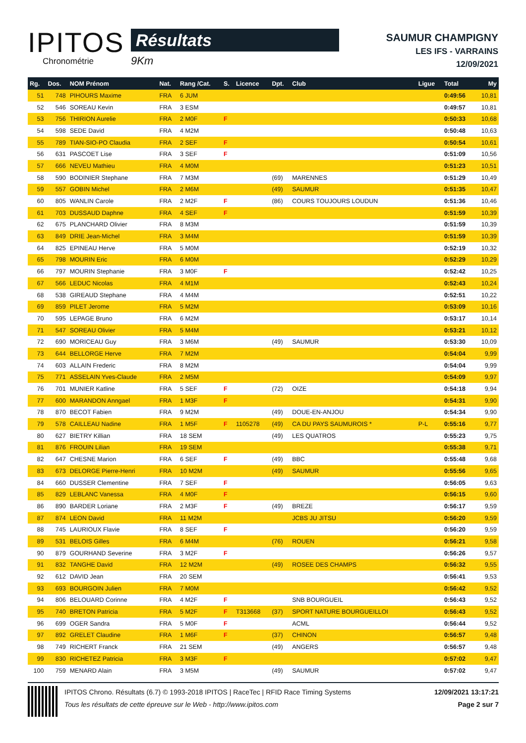IPITOS
Chronométrie
Résultats
9Km
SAUMUR CHAMPIGNY
LES IFS - VARRAINS
12/09/2021
| Rg. | Dos. | NOM Prénom | Nat. | Rang /Cat. | S. | Licence | Dpt. | Club | Ligue | Total | My |
| --- | --- | --- | --- | --- | --- | --- | --- | --- | --- | --- | --- |
| 51 | 748 | PIHOURS Maxime | FRA | 6 JUM | | | | | | 0:49:56 | 10,81 |
| 52 | 546 | SOREAU Kevin | FRA | 3 ESM | | | | | | 0:49:57 | 10,81 |
| 53 | 756 | THIRION Aurelie | FRA | 2 M0F | F | | | | | 0:50:33 | 10,68 |
| 54 | 598 | SEDE David | FRA | 4 M2M | | | | | | 0:50:48 | 10,63 |
| 55 | 789 | TIAN-SIO-PO Claudia | FRA | 2 SEF | F | | | | | 0:50:54 | 10,61 |
| 56 | 631 | PASCOET Lise | FRA | 3 SEF | F | | | | | 0:51:09 | 10,56 |
| 57 | 666 | NEVEU Mathieu | FRA | 4 M0M | | | | | | 0:51:23 | 10,51 |
| 58 | 590 | BODINIER Stephane | FRA | 7 M3M | | | (69) | MARENNES | | 0:51:29 | 10,49 |
| 59 | 557 | GOBIN Michel | FRA | 2 M6M | | | (49) | SAUMUR | | 0:51:35 | 10,47 |
| 60 | 805 | WANLIN Carole | FRA | 2 M2F | F | | (86) | COURS TOUJOURS LOUDUN | | 0:51:36 | 10,46 |
| 61 | 703 | DUSSAUD Daphne | FRA | 4 SEF | F | | | | | 0:51:59 | 10,39 |
| 62 | 675 | PLANCHARD Olivier | FRA | 8 M3M | | | | | | 0:51:59 | 10,39 |
| 63 | 849 | DRIE Jean-Michel | FRA | 3 M4M | | | | | | 0:51:59 | 10,39 |
| 64 | 825 | EPINEAU Herve | FRA | 5 M0M | | | | | | 0:52:19 | 10,32 |
| 65 | 798 | MOURIN Eric | FRA | 6 M0M | | | | | | 0:52:29 | 10,29 |
| 66 | 797 | MOURIN Stephanie | FRA | 3 M0F | F | | | | | 0:52:42 | 10,25 |
| 67 | 566 | LEDUC Nicolas | FRA | 4 M1M | | | | | | 0:52:43 | 10,24 |
| 68 | 538 | GIREAUD Stephane | FRA | 4 M4M | | | | | | 0:52:51 | 10,22 |
| 69 | 859 | PILET Jerome | FRA | 5 M2M | | | | | | 0:53:09 | 10,16 |
| 70 | 595 | LEPAGE Bruno | FRA | 6 M2M | | | | | | 0:53:17 | 10,14 |
| 71 | 547 | SOREAU Olivier | FRA | 5 M4M | | | | | | 0:53:21 | 10,12 |
| 72 | 690 | MORICEAU Guy | FRA | 3 M6M | | | (49) | SAUMUR | | 0:53:30 | 10,09 |
| 73 | 644 | BELLORGE Herve | FRA | 7 M2M | | | | | | 0:54:04 | 9,99 |
| 74 | 603 | ALLAIN Frederic | FRA | 8 M2M | | | | | | 0:54:04 | 9,99 |
| 75 | 771 | ASSELAIN Yves-Claude | FRA | 2 M5M | | | | | | 0:54:09 | 9,97 |
| 76 | 701 | MUNIER Katline | FRA | 5 SEF | F | | (72) | OIZE | | 0:54:18 | 9,94 |
| 77 | 600 | MARANDON Anngael | FRA | 1 M3F | F | | | | | 0:54:31 | 9,90 |
| 78 | 870 | BECOT Fabien | FRA | 9 M2M | | | (49) | DOUE-EN-ANJOU | | 0:54:34 | 9,90 |
| 79 | 578 | CAILLEAU Nadine | FRA | 1 M5F | F | 1105278 | (49) | CA DU PAYS SAUMUROIS * | P-L | 0:55:16 | 9,77 |
| 80 | 627 | BIETRY Killian | FRA | 18 SEM | | | (49) | LES QUATROS | | 0:55:23 | 9,75 |
| 81 | 876 | FROUIN Lilian | FRA | 19 SEM | | | | | | 0:55:38 | 9,71 |
| 82 | 647 | CHESNE Marion | FRA | 6 SEF | F | | (49) | BBC | | 0:55:48 | 9,68 |
| 83 | 673 | DELORGE Pierre-Henri | FRA | 10 M2M | | | (49) | SAUMUR | | 0:55:56 | 9,65 |
| 84 | 660 | DUSSER Clementine | FRA | 7 SEF | F | | | | | 0:56:05 | 9,63 |
| 85 | 829 | LEBLANC Vanessa | FRA | 4 M0F | F | | | | | 0:56:15 | 9,60 |
| 86 | 890 | BARDER Loriane | FRA | 2 M3F | F | | (49) | BREZE | | 0:56:17 | 9,59 |
| 87 | 874 | LEON David | FRA | 11 M2M | | | | JCBS JU JITSU | | 0:56:20 | 9,59 |
| 88 | 745 | LAURIOUX Flavie | FRA | 8 SEF | F | | | | | 0:56:20 | 9,59 |
| 89 | 531 | BELOIS Gilles | FRA | 6 M4M | | | (76) | ROUEN | | 0:56:21 | 9,58 |
| 90 | 879 | GOURHAND Severine | FRA | 3 M2F | F | | | | | 0:56:26 | 9,57 |
| 91 | 832 | TANGHE David | FRA | 12 M2M | | | (49) | ROSEE DES CHAMPS | | 0:56:32 | 9,55 |
| 92 | 612 | DAVID Jean | FRA | 20 SEM | | | | | | 0:56:41 | 9,53 |
| 93 | 693 | BOURGOIN Julien | FRA | 7 M0M | | | | | | 0:56:42 | 9,52 |
| 94 | 806 | BELOUARD Corinne | FRA | 4 M2F | F | | | SNB BOURGUEIL | | 0:56:43 | 9,52 |
| 95 | 740 | BRETON Patricia | FRA | 5 M2F | F | T313668 | (37) | SPORT NATURE BOURGUEILLOI | | 0:56:43 | 9,52 |
| 96 | 699 | OGER Sandra | FRA | 5 M0F | F | | | ACML | | 0:56:44 | 9,52 |
| 97 | 892 | GRELET Claudine | FRA | 1 M6F | F | | (37) | CHINON | | 0:56:57 | 9,48 |
| 98 | 749 | RICHERT Franck | FRA | 21 SEM | | | (49) | ANGERS | | 0:56:57 | 9,48 |
| 99 | 830 | RICHETEZ Patricia | FRA | 3 M3F | F | | | | | 0:57:02 | 9,47 |
| 100 | 759 | MENARD Alain | FRA | 3 M5M | | | (49) | SAUMUR | | 0:57:02 | 9,47 |
IPITOS Chrono. Résultats (6.7) © 1993-2018 IPITOS | RaceTec | RFID Race Timing Systems
Tous les résultats de cette épreuve sur le Web - http://www.ipitos.com
12/09/2021 13:17:21
Page 2 sur 7